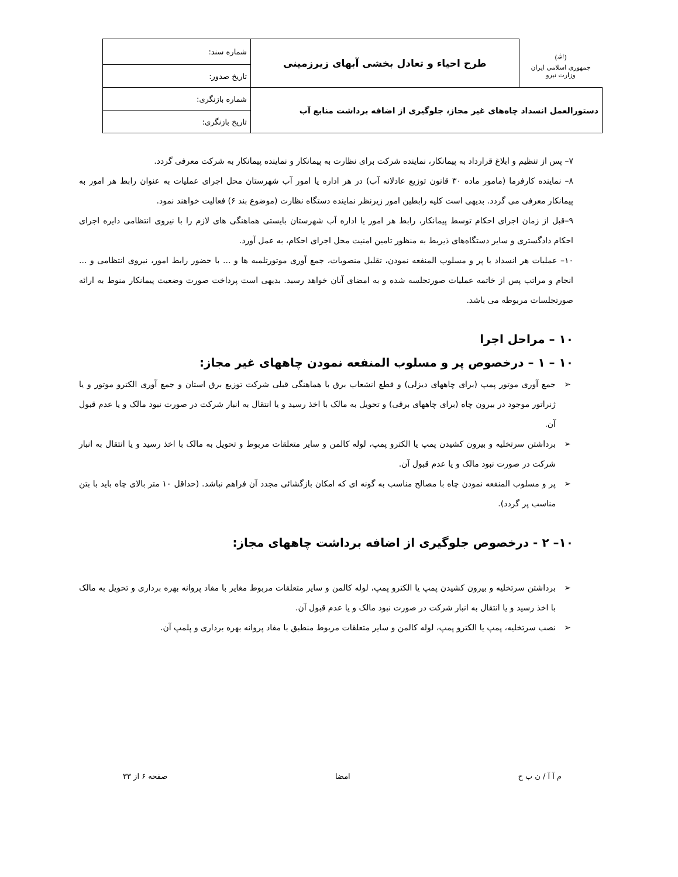| (ﷲ) جمهوری اسلامی ایران وزارت نیرو | طرح احیاء و تعادل بخشی آبهای زیرزمینی | شماره سند: |
| | | تاریخ صدور: |
| دستورالعمل انسداد چاه‌های غیر مجاز، جلوگیری از اضافه برداشت منابع آب | | شماره بازنگری: |
| | | تاریخ بازنگری: |
۷– پس از تنظیم و ابلاغ قرارداد به پیمانکار، نماینده شرکت برای نظارت به پیمانکار و نماینده پیمانکار به شرکت معرفی گردد.
۸– نماینده کارفرما (مامور ماده ۳۰ قانون توزیع عادلانه آب) در هر اداره یا امور آب شهرستان محل اجرای عملیات به عنوان رابط هر امور به پیمانکار معرفی می گردد. بدیهی است کلیه رابطین امور زیرنظر نماینده دستگاه نظارت (موضوع بند ۶) فعالیت خواهند نمود.
۹–قبل از زمان اجرای احکام توسط پیمانکار، رابط هر امور یا اداره آب شهرستان بایستی هماهنگی های لازم را با نیروی انتظامی دایره اجرای احکام دادگستری و سایر دستگاه‌های ذیربط به منظور تامین امنیت محل اجرای احکام، به عمل آورد.
۱۰– عملیات هر انسداد یا پر و مسلوب المنفعه نمودن، تقلیل منصوبات، جمع آوری موتورتلمبه ها و ... با حضور رابط امور، نیروی انتظامی و ... انجام و مراتب پس از خاتمه عملیات صورتجلسه شده و به امضای آنان خواهد رسید. بدیهی است پرداخت صورت وضعیت پیمانکار منوط به ارائه صورتجلسات مربوطه می باشد.
۱۰ – مراحل اجرا
۱۰ – ۱ – درخصوص پر و مسلوب المنفعه نمودن چاههای غیر مجاز:
➢ جمع آوری موتور پمپ (برای چاههای دیزلی) و قطع انشعاب برق با هماهنگی قبلی شرکت توزیع برق استان و جمع آوری الکترو موتور و یا ژنراتور موجود در بیرون چاه (برای چاههای برقی) و تحویل به مالک با اخذ رسید و یا انتقال به انبار شرکت در صورت نبود مالک و یا عدم قبول آن.
➢ برداشتن سرتخلیه و بیرون کشیدن پمپ یا الکترو پمپ، لوله کالمن و سایر متعلقات مربوط و تحویل به مالک با اخذ رسید و یا انتقال به انبار شرکت در صورت نبود مالک و یا عدم قبول آن.
➢ پر و مسلوب المنفعه نمودن چاه با مصالح مناسب به گونه ای که امکان بازگشائی مجدد آن فراهم نباشد. (حداقل ۱۰ متر بالای چاه باید با بتن مناسب پر گردد).
۱۰– ۲ - درخصوص جلوگیری از اضافه برداشت چاههای مجاز:
➢ برداشتن سرتخلیه و بیرون کشیدن پمپ یا الکترو پمپ، لوله کالمن و سایر متعلقات مربوط مغایر با مفاد پروانه بهره برداری و تحویل به مالک با اخذ رسید و یا انتقال به انبار شرکت در صورت نبود مالک و یا عدم قبول آن.
➢ نصب سرتخلیه، پمپ یا الکترو پمپ، لوله کالمن و سایر متعلقات مربوط منطبق با مفاد پروانه بهره برداری و پلمپ آن.
م آ آ / ن ب ح امضا صفحه ۶ از ۳۳